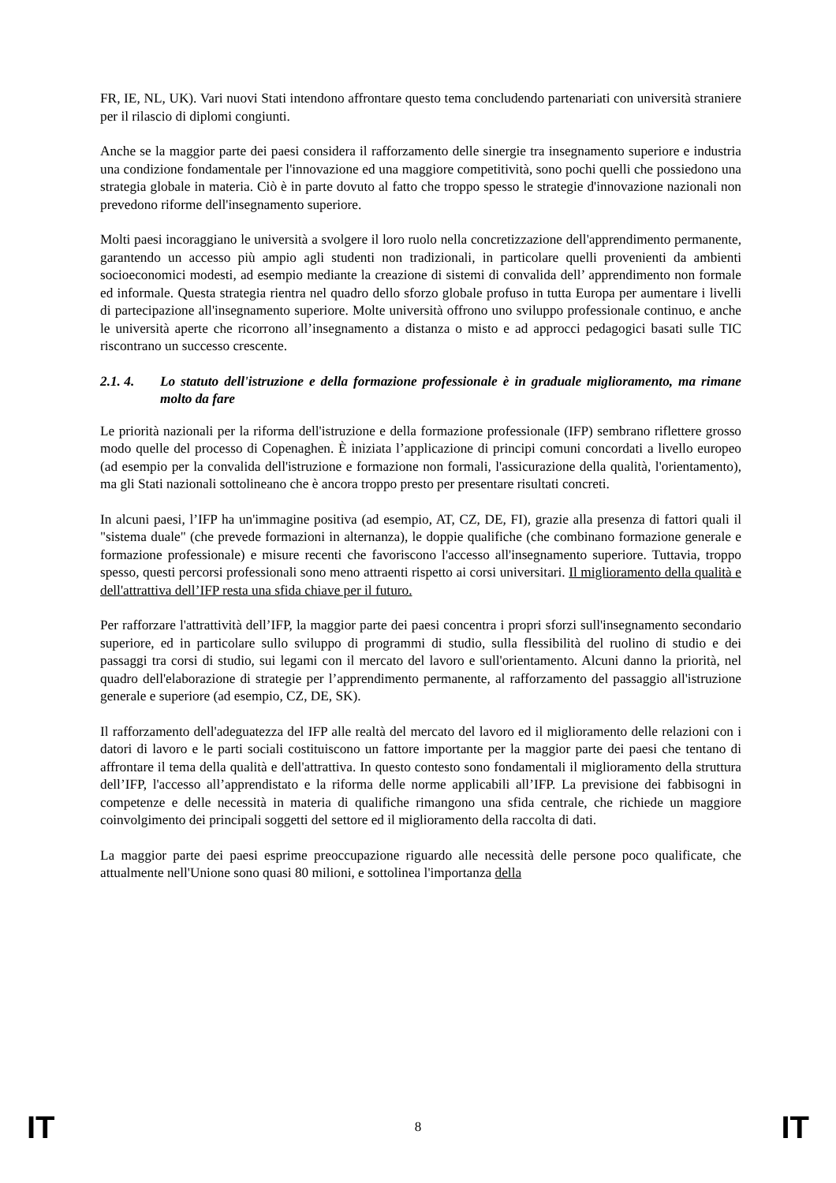FR, IE, NL, UK). Vari nuovi Stati intendono affrontare questo tema concludendo partenariati con università straniere per il rilascio di diplomi congiunti.
Anche se la maggior parte dei paesi considera il rafforzamento delle sinergie tra insegnamento superiore e industria una condizione fondamentale per l'innovazione ed una maggiore competitività, sono pochi quelli che possiedono una strategia globale in materia. Ciò è in parte dovuto al fatto che troppo spesso le strategie d'innovazione nazionali non prevedono riforme dell'insegnamento superiore.
Molti paesi incoraggiano le università a svolgere il loro ruolo nella concretizzazione dell'apprendimento permanente, garantendo un accesso più ampio agli studenti non tradizionali, in particolare quelli provenienti da ambienti socioeconomici modesti, ad esempio mediante la creazione di sistemi di convalida dell’ apprendimento non formale ed informale. Questa strategia rientra nel quadro dello sforzo globale profuso in tutta Europa per aumentare i livelli di partecipazione all'insegnamento superiore. Molte università offrono uno sviluppo professionale continuo, e anche le università aperte che ricorrono all’insegnamento a distanza o misto e ad approcci pedagogici basati sulle TIC riscontrano un successo crescente.
2.1. 4. Lo statuto dell'istruzione e della formazione professionale è in graduale miglioramento, ma rimane molto da fare
Le priorità nazionali per la riforma dell'istruzione e della formazione professionale (IFP) sembrano riflettere grosso modo quelle del processo di Copenaghen. È iniziata l’applicazione di principi comuni concordati a livello europeo (ad esempio per la convalida dell'istruzione e formazione non formali, l'assicurazione della qualità, l'orientamento), ma gli Stati nazionali sottolineano che è ancora troppo presto per presentare risultati concreti.
In alcuni paesi, l’IFP ha un'immagine positiva (ad esempio, AT, CZ, DE, FI), grazie alla presenza di fattori quali il "sistema duale" (che prevede formazioni in alternanza), le doppie qualifiche (che combinano formazione generale e formazione professionale) e misure recenti che favoriscono l'accesso all'insegnamento superiore. Tuttavia, troppo spesso, questi percorsi professionali sono meno attraenti rispetto ai corsi universitari. Il miglioramento della qualità e dell'attrattiva dell’IFP resta una sfida chiave per il futuro.
Per rafforzare l'attrattività dell’IFP, la maggior parte dei paesi concentra i propri sforzi sull'insegnamento secondario superiore, ed in particolare sullo sviluppo di programmi di studio, sulla flessibilità del ruolino di studio e dei passaggi tra corsi di studio, sui legami con il mercato del lavoro e sull'orientamento. Alcuni danno la priorità, nel quadro dell'elaborazione di strategie per l’apprendimento permanente, al rafforzamento del passaggio all'istruzione generale e superiore (ad esempio, CZ, DE, SK).
Il rafforzamento dell'adeguatezza del IFP alle realtà del mercato del lavoro ed il miglioramento delle relazioni con i datori di lavoro e le parti sociali costituiscono un fattore importante per la maggior parte dei paesi che tentano di affrontare il tema della qualità e dell'attrattiva. In questo contesto sono fondamentali il miglioramento della struttura dell’IFP, l'accesso all’apprendistato e la riforma delle norme applicabili all’IFP. La previsione dei fabbisogni in competenze e delle necessità in materia di qualifiche rimangono una sfida centrale, che richiede un maggiore coinvolgimento dei principali soggetti del settore ed il miglioramento della raccolta di dati.
La maggior parte dei paesi esprime preoccupazione riguardo alle necessità delle persone poco qualificate, che attualmente nell'Unione sono quasi 80 milioni, e sottolinea l'importanza della
IT 8 IT